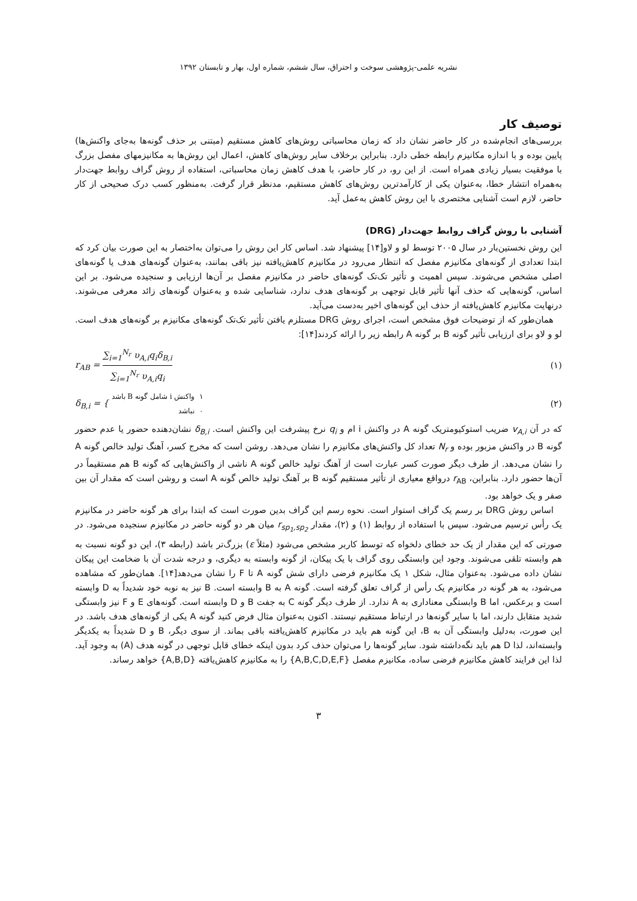نشریه علمی-پژوهشی سوخت و احتراق، سال ششم، شماره اول، بهار و تابستان ۱۳۹۲
توصیف کار
بررسی‌های انجام‌شده در کار حاضر نشان داد که زمان محاسباتی روش‌های کاهش مستقیم (مبتنی بر حذف گونه‌ها به‌جای واکنش‌ها) پایین بوده و با اندازه مکانیزم رابطه خطی دارد. بنابراین برخلاف سایر روش‌های کاهش، اعمال این روش‌ها به مکانیزمهای مفصل بزرگ با موفقیت بسیار زیادی همراه است. از این رو، در کار حاضر، با هدف کاهش زمان محاسباتی، استفاده از روش گراف روابط جهت‌دار به‌همراه انتشار خطا، به‌عنوان یکی از کارآمدترین روش‌های کاهش مستقیم، مدنظر قرار گرفت. به‌منظور کسب درک صحیحی از کار حاضر، لازم است آشنایی مختصری با این روش کاهش به‌عمل آید.
آشنایی با روش گراف روابط جهت‌دار (DRG)
این روش نخستین‌بار در سال ۲۰۰۵ توسط لو و لاو[۱۴] پیشنهاد شد. اساس کار این روش را می‌توان به‌اختصار به این صورت بیان کرد که ابتدا تعدادی از گونه‌های مکانیزم مفصل که انتظار می‌رود در مکانیزم کاهش‌یافته نیز باقی بمانند، به‌عنوان گونه‌های هدف یا گونه‌های اصلی مشخص می‌شوند. سپس اهمیت و تأثیر تک‌تک گونه‌های حاضر در مکانیزم مفصل بر آن‌ها ارزیابی و سنجیده می‌شود. بر این اساس، گونه‌هایی که حذف آنها تأثیر قابل توجهی بر گونه‌های هدف ندارد، شناسایی شده و به‌عنوان گونه‌های زائد معرفی می‌شوند. درنهایت مکانیزم کاهش‌یافته از حذف این گونه‌های اخیر به‌دست می‌آید.
همان‌طور که از توضیحات فوق مشخص است، اجرای روش DRG مستلزم یافتن تأثیر تک‌تک گونه‌های مکانیزم بر گونه‌های هدف است. لو و لاو برای ارزیابی تأثیر گونه B بر گونه A رابطه زیر را ارائه کردند[۱۴]:
r<sub>AB</sub> = ∑<sub>i=1</sub><sup>N<sub>r</sub></sup> υ<sub>A,i</sub>q<sub>i</sub>δ<sub>B,i</sub> ∑<sub>i=1</sub><sup>N<sub>r</sub></sup> υ<sub>A,i</sub>q<sub>i</sub>
(۱)
δ<sub>B,i</sub> = { ۱ واکنش i شامل گونه B باشد ۰ نباشد
(۲)
که در آن v<sub>A,i</sub> ضریب استوکیومتریک گونه A در واکنش i ام و q<sub>i</sub> نرخ پیشرفت این واکنش است. δ<sub>B,i</sub> نشان‌دهنده حضور یا عدم حضور گونه B در واکنش مزبور بوده و N<sub>r</sub> تعداد کل واکنش‌های مکانیزم را نشان می‌دهد. روشن است که مخرج کسر، آهنگ تولید خالص گونه A را نشان می‌دهد. از طرف دیگر صورت کسر عبارت است از آهنگ تولید خالص گونه A ناشی از واکنش‌هایی که گونه B هم مستقیماً در آن‌ها حضور دارد. بنابراین، r<sub>AB</sub> درواقع معیاری از تأثیر مستقیم گونه B بر آهنگ تولید خالص گونه A است و روشن است که مقدار آن بین صفر و یک خواهد بود.
اساس روش DRG بر رسم یک گراف استوار است. نحوه رسم این گراف بدین صورت است که ابتدا برای هر گونه حاضر در مکانیزم یک رأس ترسیم می‌شود. سپس با استفاده از روابط (۱) و (۲)، مقدار r<sub>sp<sub>1</sub>,sp<sub>2</sub></sub> میان هر دو گونه حاضر در مکانیزم سنجیده می‌شود. در صورتی که این مقدار از یک حد خطای دلخواه که توسط کاربر مشخص می‌شود (مثلاً ε) بزرگ‌تر باشد (رابطه ۳)، این دو گونه نسبت به هم وابسته تلقی می‌شوند. وجود این وابستگی روی گراف با یک پیکان، از گونه وابسته به دیگری، و درجه شدت آن با ضخامت این پیکان نشان داده می‌شود. به‌عنوان مثال، شکل ۱ یک مکانیزم فرضی دارای شش گونه A تا F را نشان می‌دهد[۱۴]. همان‌طور که مشاهده می‌شود، به هر گونه در مکانیزم یک رأس از گراف تعلق گرفته است. گونه A به B وابسته است. B نیز به نوبه خود شدیداً به D وابسته است و برعکس، اما B وابستگی معناداری به A ندارد. از طرف دیگر گونه C به جفت B و D وابسته است. گونه‌های E و F نیز وابستگی شدید متقابل دارند، اما با سایر گونه‌ها در ارتباط مستقیم نیستند. اکنون به‌عنوان مثال فرض کنید گونه A یکی از گونه‌های هدف باشد. در این صورت، به‌دلیل وابستگی آن به B، این گونه هم باید در مکانیزم کاهش‌یافته باقی بماند. از سوی دیگر، B و D شدیداً به یکدیگر وابسته‌اند، لذا D هم باید نگه‌داشته شود. سایر گونه‌ها را می‌توان حذف کرد بدون اینکه خطای قابل توجهی در گونه هدف (A) به وجود آید. لذا این فرایند کاهش مکانیزم فرضی ساده، مکانیزم مفصل {A,B,C,D,E,F} را به مکانیزم کاهش‌یافته {A,B,D} خواهد رساند.
۳